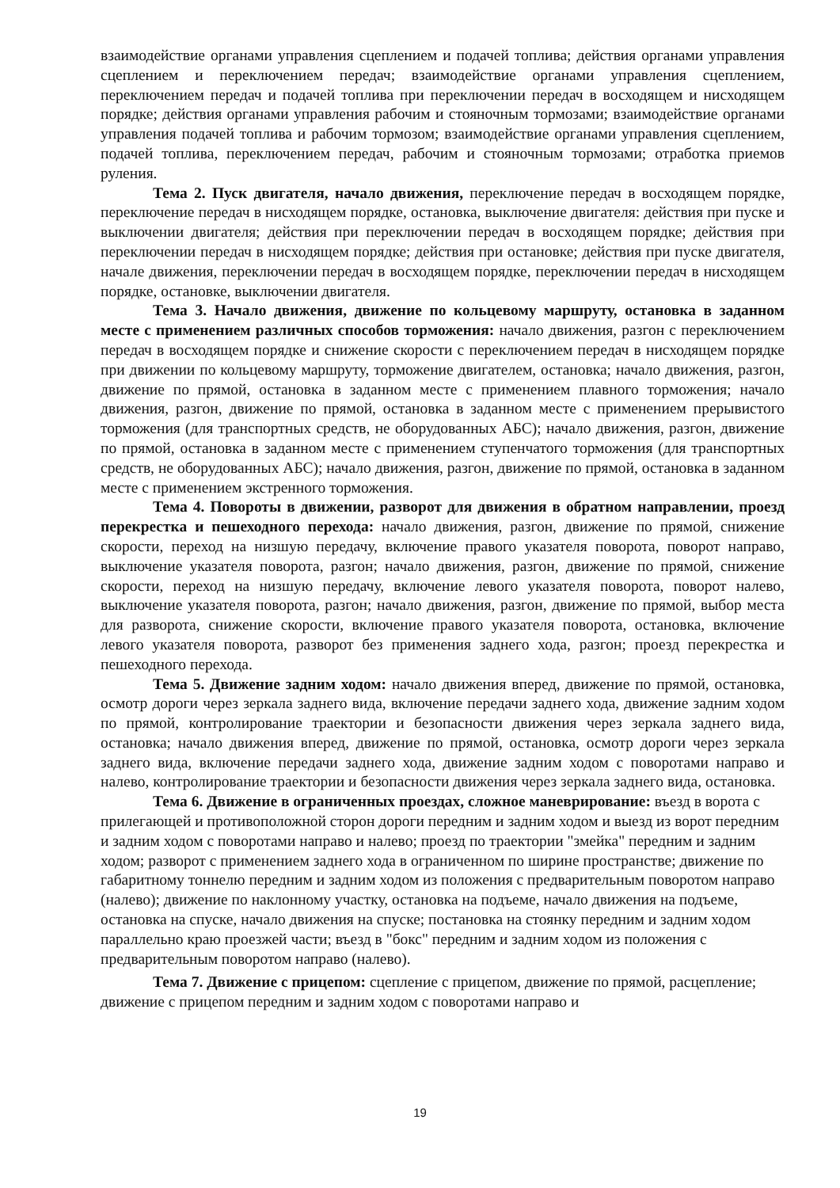взаимодействие органами управления сцеплением и подачей топлива; действия органами управления сцеплением и переключением передач; взаимодействие органами управления сцеплением, переключением передач и подачей топлива при переключении передач в восходящем и нисходящем порядке; действия органами управления рабочим и стояночным тормозами; взаимодействие органами управления подачей топлива и рабочим тормозом; взаимодействие органами управления сцеплением, подачей топлива, переключением передач, рабочим и стояночным тормозами; отработка приемов руления.
Тема 2. Пуск двигателя, начало движения, переключение передач в восходящем порядке, переключение передач в нисходящем порядке, остановка, выключение двигателя: действия при пуске и выключении двигателя; действия при переключении передач в восходящем порядке; действия при переключении передач в нисходящем порядке; действия при остановке; действия при пуске двигателя, начале движения, переключении передач в восходящем порядке, переключении передач в нисходящем порядке, остановке, выключении двигателя.
Тема 3. Начало движения, движение по кольцевому маршруту, остановка в заданном месте с применением различных способов торможения: начало движения, разгон с переключением передач в восходящем порядке и снижение скорости с переключением передач в нисходящем порядке при движении по кольцевому маршруту, торможение двигателем, остановка; начало движения, разгон, движение по прямой, остановка в заданном месте с применением плавного торможения; начало движения, разгон, движение по прямой, остановка в заданном месте с применением прерывистого торможения (для транспортных средств, не оборудованных АБС); начало движения, разгон, движение по прямой, остановка в заданном месте с применением ступенчатого торможения (для транспортных средств, не оборудованных АБС); начало движения, разгон, движение по прямой, остановка в заданном месте с применением экстренного торможения.
Тема 4. Повороты в движении, разворот для движения в обратном направлении, проезд перекрестка и пешеходного перехода: начало движения, разгон, движение по прямой, снижение скорости, переход на низшую передачу, включение правого указателя поворота, поворот направо, выключение указателя поворота, разгон; начало движения, разгон, движение по прямой, снижение скорости, переход на низшую передачу, включение левого указателя поворота, поворот налево, выключение указателя поворота, разгон; начало движения, разгон, движение по прямой, выбор места для разворота, снижение скорости, включение правого указателя поворота, остановка, включение левого указателя поворота, разворот без применения заднего хода, разгон; проезд перекрестка и пешеходного перехода.
Тема 5. Движение задним ходом: начало движения вперед, движение по прямой, остановка, осмотр дороги через зеркала заднего вида, включение передачи заднего хода, движение задним ходом по прямой, контролирование траектории и безопасности движения через зеркала заднего вида, остановка; начало движения вперед, движение по прямой, остановка, осмотр дороги через зеркала заднего вида, включение передачи заднего хода, движение задним ходом с поворотами направо и налево, контролирование траектории и безопасности движения через зеркала заднего вида, остановка.
Тема 6. Движение в ограниченных проездах, сложное маневрирование: въезд в ворота с прилегающей и противоположной сторон дороги передним и задним ходом и выезд из ворот передним и задним ходом с поворотами направо и налево; проезд по траектории "змейка" передним и задним ходом; разворот с применением заднего хода в ограниченном по ширине пространстве; движение по габаритному тоннелю передним и задним ходом из положения с предварительным поворотом направо (налево); движение по наклонному участку, остановка на подъеме, начало движения на подъеме, остановка на спуске, начало движения на спуске; постановка на стоянку передним и задним ходом параллельно краю проезжей части; въезд в "бокс" передним и задним ходом из положения с предварительным поворотом направо (налево).
Тема 7. Движение с прицепом: сцепление с прицепом, движение по прямой, расцепление; движение с прицепом передним и задним ходом с поворотами направо и
19